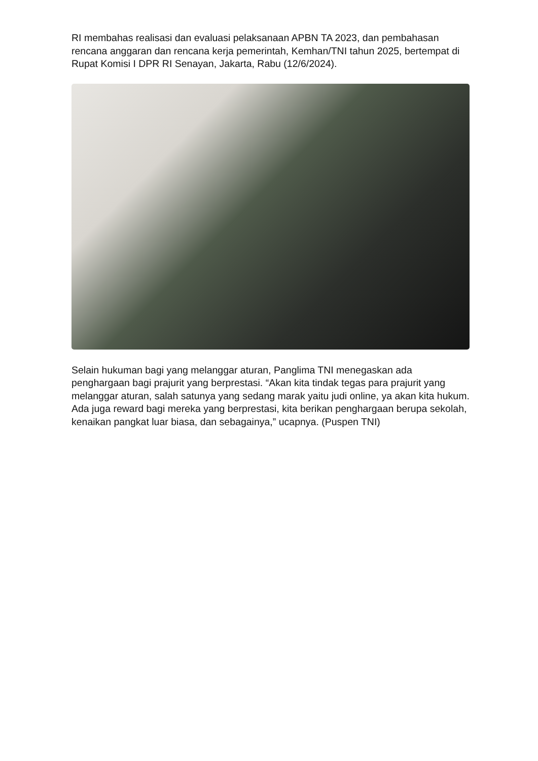RI membahas realisasi dan evaluasi pelaksanaan APBN TA 2023, dan pembahasan rencana anggaran dan rencana kerja pemerintah, Kemhan/TNI tahun 2025, bertempat di Rupat Komisi I DPR RI Senayan, Jakarta, Rabu (12/6/2024).
Selain hukuman bagi yang melanggar aturan, Panglima TNI menegaskan ada penghargaan bagi prajurit yang berprestasi. “Akan kita tindak tegas para prajurit yang melanggar aturan, salah satunya yang sedang marak yaitu judi online, ya akan kita hukum. Ada juga reward bagi mereka yang berprestasi, kita berikan penghargaan berupa sekolah, kenaikan pangkat luar biasa, dan sebagainya,” ucapnya. (Puspen TNI)